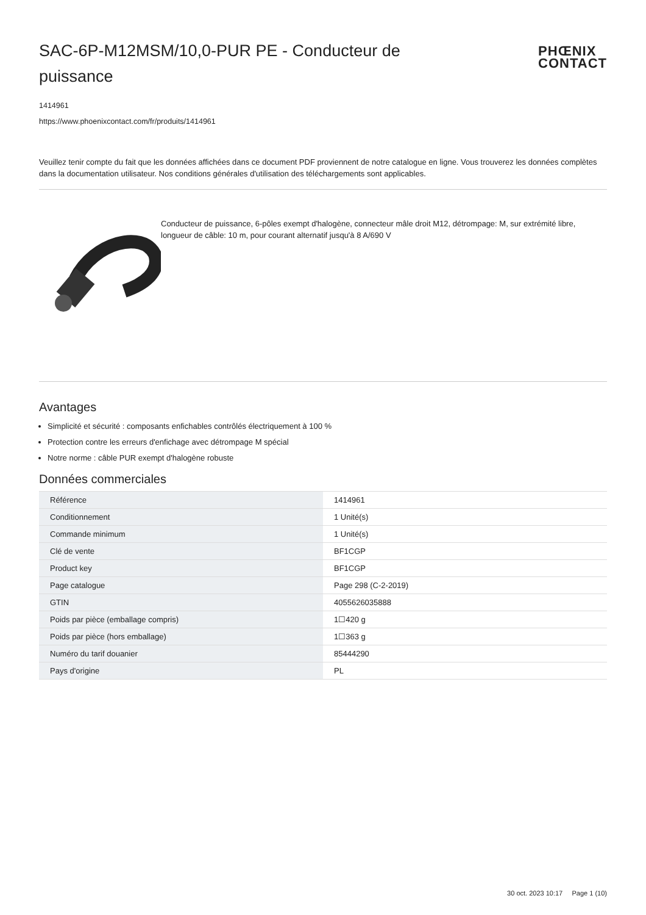SAC-6P-M12MSM/10,0-PUR PE - Conducteur de puissance
PHŒNIX
CONTACT
1414961
https://www.phoenixcontact.com/fr/produits/1414961
Veuillez tenir compte du fait que les données affichées dans ce document PDF proviennent de notre catalogue en ligne. Vous trouverez les données complètes dans la documentation utilisateur. Nos conditions générales d'utilisation des téléchargements sont applicables.
Conducteur de puissance, 6-pôles exempt d'halogène, connecteur mâle droit M12, détrompage: M, sur extrémité libre, longueur de câble: 10 m, pour courant alternatif jusqu'à 8 A/690 V
Avantages
Simplicité et sécurité : composants enfichables contrôlés électriquement à 100 %
Protection contre les erreurs d'enfichage avec détrompage M spécial
Notre norme : câble PUR exempt d'halogène robuste
Données commerciales
| Référence | 1414961 |
| Conditionnement | 1 Unité(s) |
| Commande minimum | 1 Unité(s) |
| Clé de vente | BF1CGP |
| Product key | BF1CGP |
| Page catalogue | Page 298 (C-2-2019) |
| GTIN | 4055626035888 |
| Poids par pièce (emballage compris) | 1☐420 g |
| Poids par pièce (hors emballage) | 1☐363 g |
| Numéro du tarif douanier | 85444290 |
| Pays d'origine | PL |
30 oct. 2023 10:17 Page 1 (10)